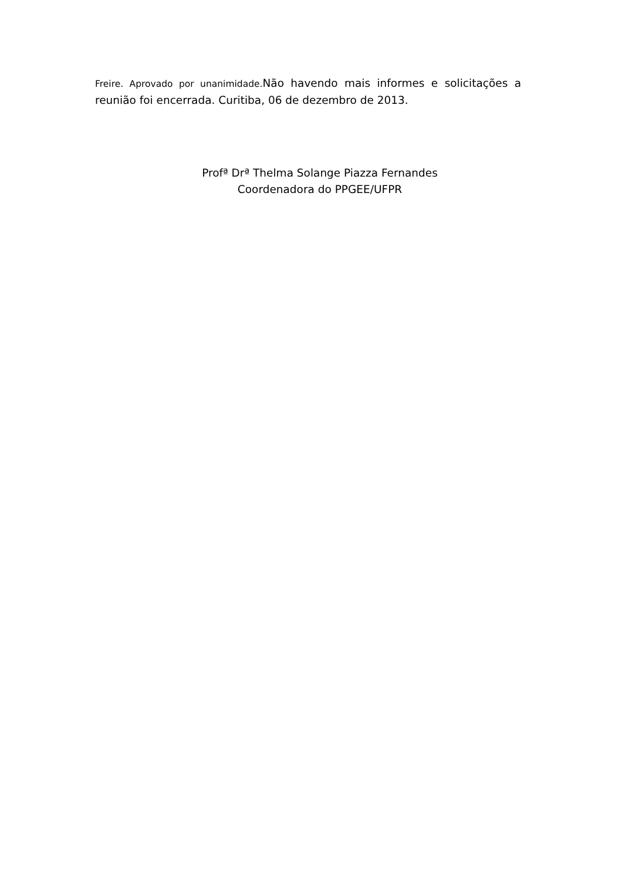Freire. Aprovado por unanimidade. Não havendo mais informes e solicitações a reunião foi encerrada. Curitiba, 06 de dezembro de 2013.
Profª Drª Thelma Solange Piazza Fernandes
Coordenadora do PPGEE/UFPR